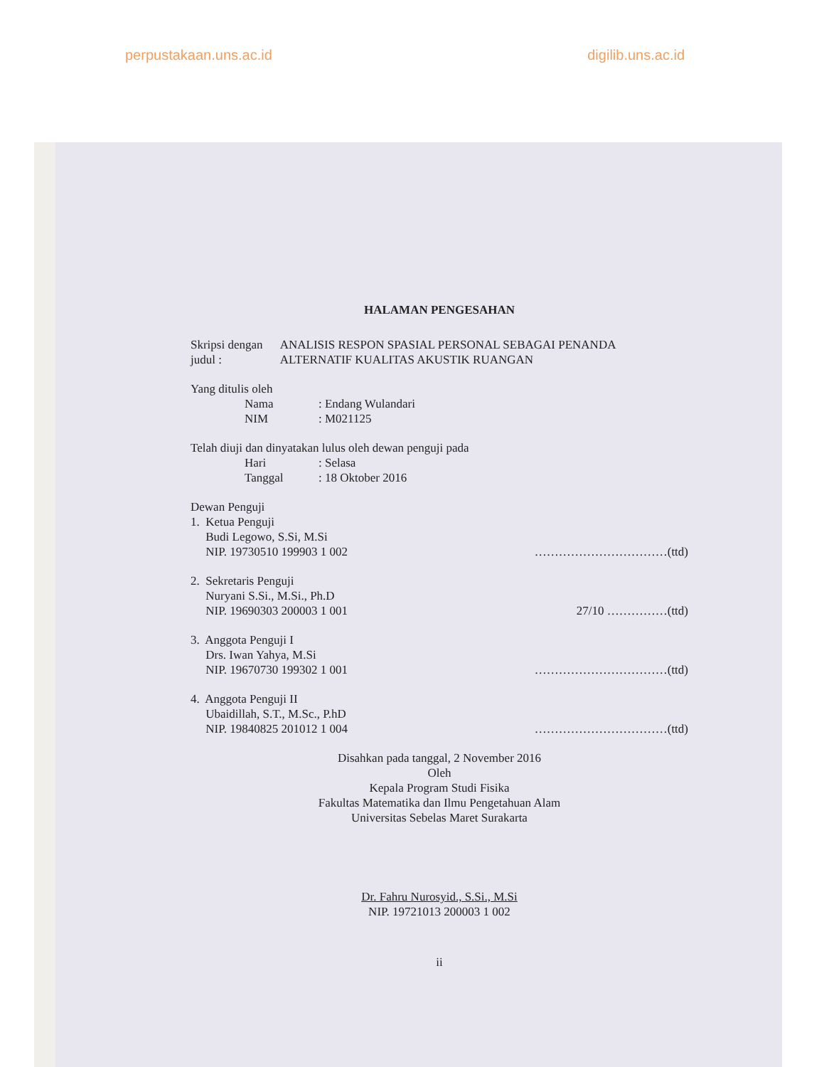perpustakaan.uns.ac.id digilib.uns.ac.id
HALAMAN PENGESAHAN
Skripsi dengan judul : ANALISIS RESPON SPASIAL PERSONAL SEBAGAI PENANDA ALTERNATIF KUALITAS AKUSTIK RUANGAN
Yang ditulis oleh
Nama: Endang Wulandari
NIM: M021125
Telah diuji dan dinyatakan lulus oleh dewan penguji pada
Hari: Selasa
Tanggal: 18 Oktober 2016
Dewan Penguji
1. Ketua Penguji
Budi Legowo, S.Si, M.Si
NIP. 19730510 199903 1 002
……………………………(ttd)
2. Sekretaris Penguji
Nuryani S.Si., M.Si., Ph.D
NIP. 19690303 200003 1 001
27/10 ……………(ttd)
3. Anggota Penguji I
Drs. Iwan Yahya, M.Si
NIP. 19670730 199302 1 001
……………………………(ttd)
4. Anggota Penguji II
Ubaidillah, S.T., M.Sc., P.hD
NIP. 19840825 201012 1 004
……………………………(ttd)
Disahkan pada tanggal, 2 November 2016
Oleh
Kepala Program Studi Fisika
Fakultas Matematika dan Ilmu Pengetahuan Alam
Universitas Sebelas Maret Surakarta
Dr. Fahru Nurosyid., S.Si., M.Si
NIP. 19721013 200003 1 002
ii